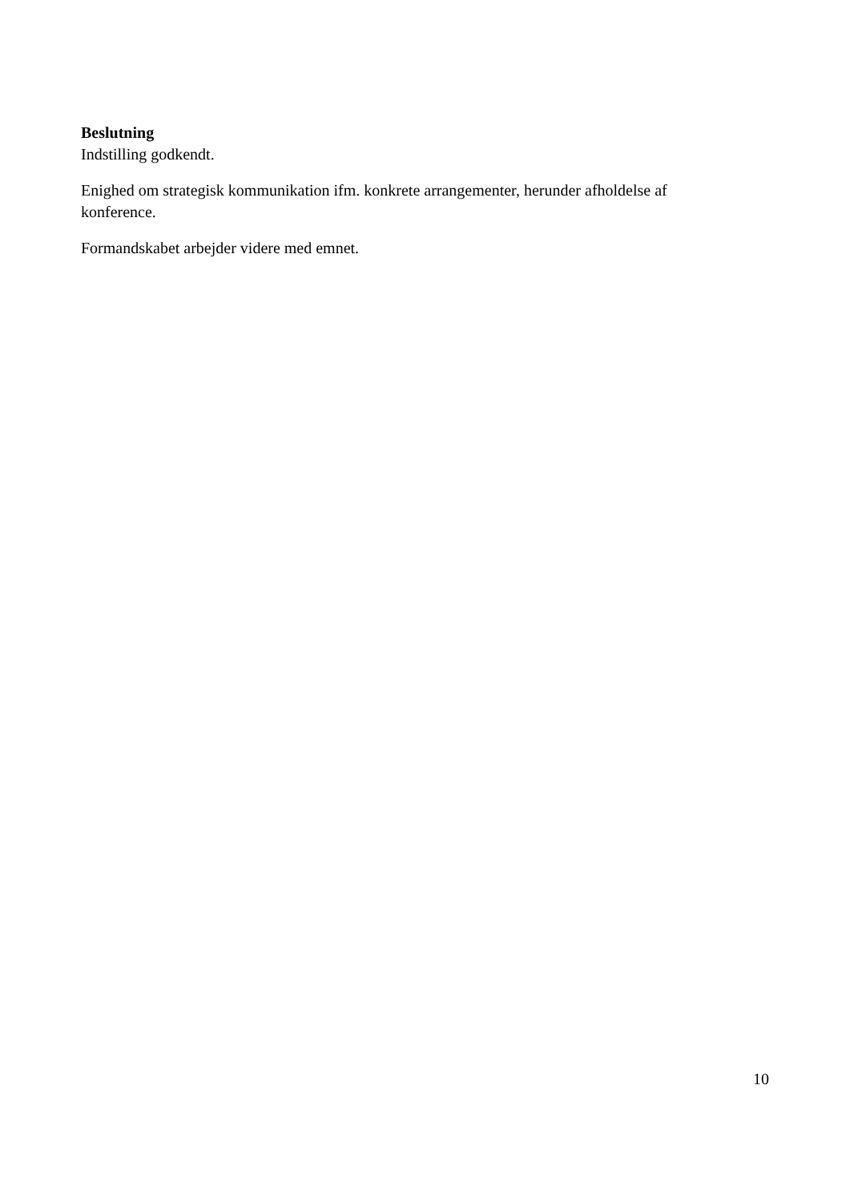Beslutning
Indstilling godkendt.
Enighed om strategisk kommunikation ifm. konkrete arrangementer, herunder afholdelse af konference.
Formandskabet arbejder videre med emnet.
10